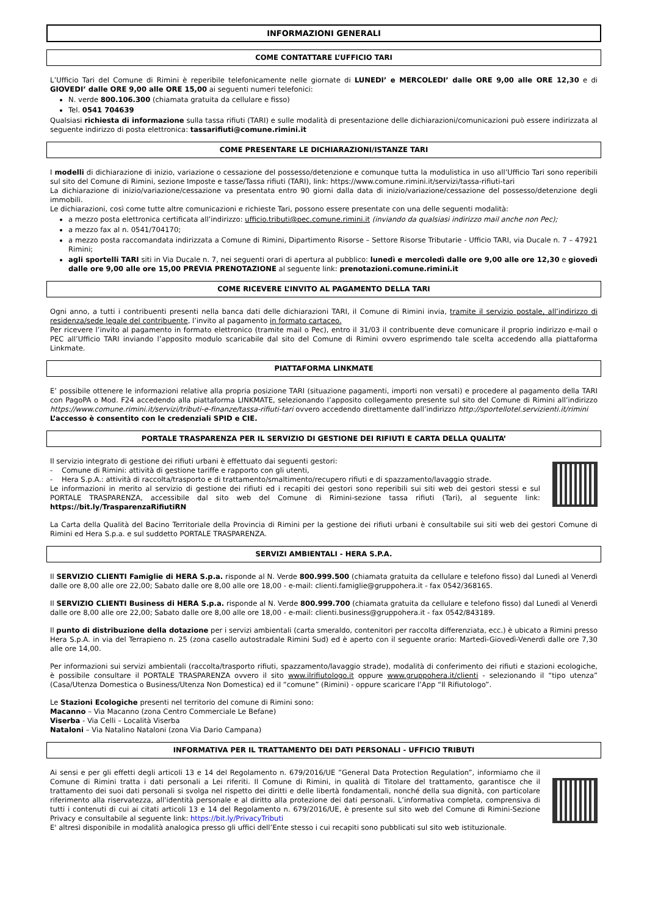INFORMAZIONI GENERALI
COME CONTATTARE L’UFFICIO TARI
L’Ufficio Tari del Comune di Rimini è reperibile telefonicamente nelle giornate di LUNEDI’ e MERCOLEDI’ dalle ORE 9,00 alle ORE 12,30 e di GIOVEDI’ dalle ORE 9,00 alle ORE 15,00 ai seguenti numeri telefonici:
N. verde 800.106.300 (chiamata gratuita da cellulare e fisso)
Tel. 0541 704639
Qualsiasi richiesta di informazione sulla tassa rifiuti (TARI) e sulle modalità di presentazione delle dichiarazioni/comunicazioni può essere indirizzata al seguente indirizzo di posta elettronica: tassarifiuti@comune.rimini.it
COME PRESENTARE LE DICHIARAZIONI/ISTANZE TARI
I modelli di dichiarazione di inizio, variazione o cessazione del possesso/detenzione e comunque tutta la modulistica in uso all’Ufficio Tari sono reperibili sul sito del Comune di Rimini, sezione Imposte e tasse/Tassa rifiuti (TARI), link: https://www.comune.rimini.it/servizi/tassa-rifiuti-tari
La dichiarazione di inizio/variazione/cessazione va presentata entro 90 giorni dalla data di inizio/variazione/cessazione del possesso/detenzione degli immobili.
Le dichiarazioni, così come tutte altre comunicazioni e richieste Tari, possono essere presentate con una delle seguenti modalità:
a mezzo posta elettronica certificata all’indirizzo: ufficio.tributi@pec.comune.rimini.it (inviando da qualsiasi indirizzo mail anche non Pec);
a mezzo fax al n. 0541/704170;
a mezzo posta raccomandata indirizzata a Comune di Rimini, Dipartimento Risorse – Settore Risorse Tributarie - Ufficio TARI, via Ducale n. 7 – 47921 Rimini;
agli sportelli TARI siti in Via Ducale n. 7, nei seguenti orari di apertura al pubblico: lunedì e mercoledì dalle ore 9,00 alle ore 12,30 e giovedì dalle ore 9,00 alle ore 15,00 PREVIA PRENOTAZIONE al seguente link: prenotazioni.comune.rimini.it
COME RICEVERE L’INVITO AL PAGAMENTO DELLA TARI
Ogni anno, a tutti i contribuenti presenti nella banca dati delle dichiarazioni TARI, il Comune di Rimini invia, tramite il servizio postale, all’indirizzo di residenza/sede legale del contribuente, l’invito al pagamento in formato cartaceo.
Per ricevere l’invito al pagamento in formato elettronico (tramite mail o Pec), entro il 31/03 il contribuente deve comunicare il proprio indirizzo e-mail o PEC all’Ufficio TARI inviando l’apposito modulo scaricabile dal sito del Comune di Rimini ovvero esprimendo tale scelta accedendo alla piattaforma Linkmate.
PIATTAFORMA LINKMATE
E’ possibile ottenere le informazioni relative alla propria posizione TARI (situazione pagamenti, importi non versati) e procedere al pagamento della TARI con PagoPA o Mod. F24 accedendo alla piattaforma LINKMATE, selezionando l’apposito collegamento presente sul sito del Comune di Rimini all’indirizzo https://www.comune.rimini.it/servizi/tributi-e-finanze/tassa-rifiuti-tari ovvero accedendo direttamente dall’indirizzo http://sportellotel.servizienti.it/rimini
L’accesso è consentito con le credenziali SPID e CIE.
PORTALE TRASPARENZA PER IL SERVIZIO DI GESTIONE DEI RIFIUTI E CARTA DELLA QUALITA’
Il servizio integrato di gestione dei rifiuti urbani è effettuato dai seguenti gestori:
- Comune di Rimini: attività di gestione tariffe e rapporto con gli utenti,
- Hera S.p.A.: attività di raccolta/trasporto e di trattamento/smaltimento/recupero rifiuti e di spazzamento/lavaggio strade.
Le informazioni in merito al servizio di gestione dei rifiuti ed i recapiti dei gestori sono reperibili sui siti web dei gestori stessi e sul PORTALE TRASPARENZA, accessibile dal sito web del Comune di Rimini-sezione tassa rifiuti (Tari), al seguente link: https://bit.ly/TrasparenzaRifiutiRN
La Carta della Qualità del Bacino Territoriale della Provincia di Rimini per la gestione dei rifiuti urbani è consultabile sui siti web dei gestori Comune di Rimini ed Hera S.p.a. e sul suddetto PORTALE TRASPARENZA.
SERVIZI AMBIENTALI - HERA S.P.A.
Il SERVIZIO CLIENTI Famiglie di HERA S.p.a. risponde al N. Verde 800.999.500 (chiamata gratuita da cellulare e telefono fisso) dal Lunedì al Venerdì dalle ore 8,00 alle ore 22,00; Sabato dalle ore 8,00 alle ore 18,00 - e-mail: clienti.famiglie@gruppohera.it - fax 0542/368165.
Il SERVIZIO CLIENTI Business di HERA S.p.a. risponde al N. Verde 800.999.700 (chiamata gratuita da cellulare e telefono fisso) dal Lunedì al Venerdì dalle ore 8,00 alle ore 22,00; Sabato dalle ore 8,00 alle ore 18,00 - e-mail: clienti.business@gruppohera.it - fax 0542/843189.
Il punto di distribuzione della dotazione per i servizi ambientali (carta smeraldo, contenitori per raccolta differenziata, ecc.) è ubicato a Rimini presso Hera S.p.A. in via del Terrapieno n. 25 (zona casello autostradale Rimini Sud) ed è aperto con il seguente orario: Martedì-Giovedì-Venerdì dalle ore 7,30 alle ore 14,00.
Per informazioni sui servizi ambientali (raccolta/trasporto rifiuti, spazzamento/lavaggio strade), modalità di conferimento dei rifiuti e stazioni ecologiche, è possibile consultare il PORTALE TRASPARENZA ovvero il sito www.ilrifiutologo.it oppure www.gruppohera.it/clienti - selezionando il “tipo utenza” (Casa/Utenza Domestica o Business/Utenza Non Domestica) ed il “comune” (Rimini) - oppure scaricare l’App “Il Rifiutologo”.
Le Stazioni Ecologiche presenti nel territorio del comune di Rimini sono:
Macanno – Via Macanno (zona Centro Commerciale Le Befane)
Viserba - Via Celli – Località Viserba
Nataloni – Via Natalino Nataloni (zona Via Dario Campana)
INFORMATIVA PER IL TRATTAMENTO DEI DATI PERSONALI - UFFICIO TRIBUTI
Ai sensi e per gli effetti degli articoli 13 e 14 del Regolamento n. 679/2016/UE ”General Data Protection Regulation”, informiamo che il Comune di Rimini tratta i dati personali a Lei riferiti. Il Comune di Rimini, in qualità di Titolare del trattamento, garantisce che il trattamento dei suoi dati personali si svolga nel rispetto dei diritti e delle libertà fondamentali, nonché della sua dignità, con particolare riferimento alla riservatezza, all'identità personale e al diritto alla protezione dei dati personali. L’informativa completa, comprensiva di tutti i contenuti di cui ai citati articoli 13 e 14 del Regolamento n. 679/2016/UE, è presente sul sito web del Comune di Rimini-Sezione Privacy e consultabile al seguente link: https://bit.ly/PrivacyTributi
E' altresì disponibile in modalità analogica presso gli uffici dell’Ente stesso i cui recapiti sono pubblicati sul sito web istituzionale.